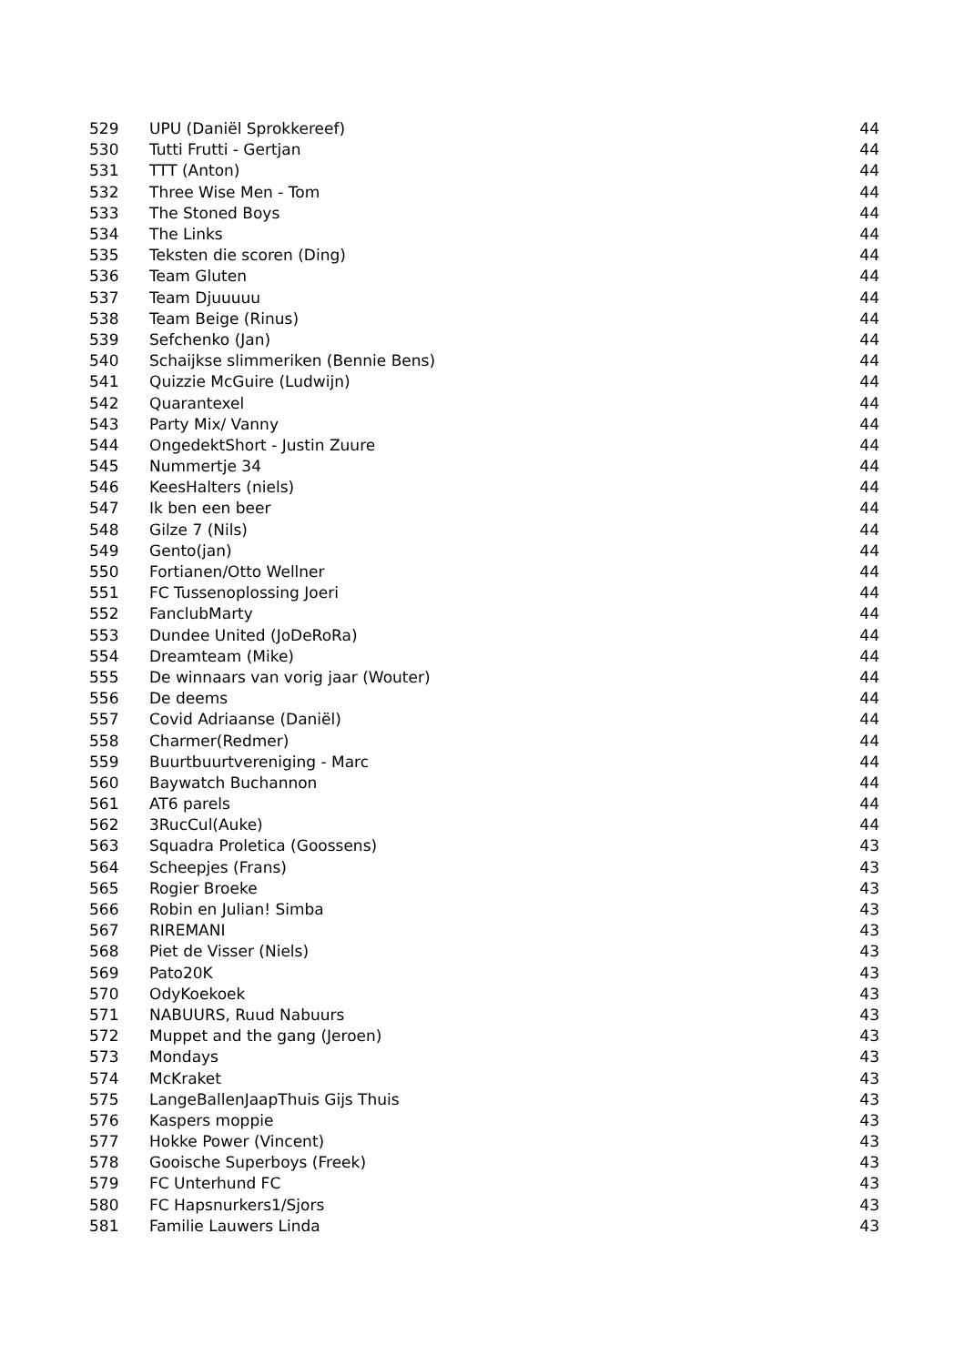| 529 | UPU (Daniël Sprokkereef) | 44 |
| 530 | Tutti Frutti - Gertjan | 44 |
| 531 | TTT (Anton) | 44 |
| 532 | Three Wise Men - Tom | 44 |
| 533 | The Stoned Boys | 44 |
| 534 | The Links | 44 |
| 535 | Teksten die scoren (Ding) | 44 |
| 536 | Team Gluten | 44 |
| 537 | Team Djuuuuu | 44 |
| 538 | Team Beige (Rinus) | 44 |
| 539 | Sefchenko (Jan) | 44 |
| 540 | Schaijkse slimmeriken (Bennie Bens) | 44 |
| 541 | Quizzie McGuire (Ludwijn) | 44 |
| 542 | Quarantexel | 44 |
| 543 | Party Mix/ Vanny | 44 |
| 544 | OngedektShort - Justin Zuure | 44 |
| 545 | Nummertje 34 | 44 |
| 546 | KeesHalters (niels) | 44 |
| 547 | Ik ben een beer | 44 |
| 548 | Gilze 7 (Nils) | 44 |
| 549 | Gento(jan) | 44 |
| 550 | Fortianen/Otto Wellner | 44 |
| 551 | FC Tussenoplossing Joeri | 44 |
| 552 | FanclubMarty | 44 |
| 553 | Dundee United (JoDeRoRa) | 44 |
| 554 | Dreamteam (Mike) | 44 |
| 555 | De winnaars van vorig jaar (Wouter) | 44 |
| 556 | De deems | 44 |
| 557 | Covid Adriaanse (Daniël) | 44 |
| 558 | Charmer(Redmer) | 44 |
| 559 | Buurtbuurtvereniging - Marc | 44 |
| 560 | Baywatch Buchannon | 44 |
| 561 | AT6 parels | 44 |
| 562 | 3RucCul(Auke) | 44 |
| 563 | Squadra Proletica (Goossens) | 43 |
| 564 | Scheepjes (Frans) | 43 |
| 565 | Rogier Broeke | 43 |
| 566 | Robin en Julian! Simba | 43 |
| 567 | RIREMANI | 43 |
| 568 | Piet de Visser (Niels) | 43 |
| 569 | Pato20K | 43 |
| 570 | OdyKoekoek | 43 |
| 571 | NABUURS, Ruud Nabuurs | 43 |
| 572 | Muppet and the gang (Jeroen) | 43 |
| 573 | Mondays | 43 |
| 574 | McKraket | 43 |
| 575 | LangeBallenJaapThuis Gijs Thuis | 43 |
| 576 | Kaspers moppie | 43 |
| 577 | Hokke Power (Vincent) | 43 |
| 578 | Gooische Superboys (Freek) | 43 |
| 579 | FC Unterhund FC | 43 |
| 580 | FC Hapsnurkers1/Sjors | 43 |
| 581 | Familie Lauwers Linda | 43 |